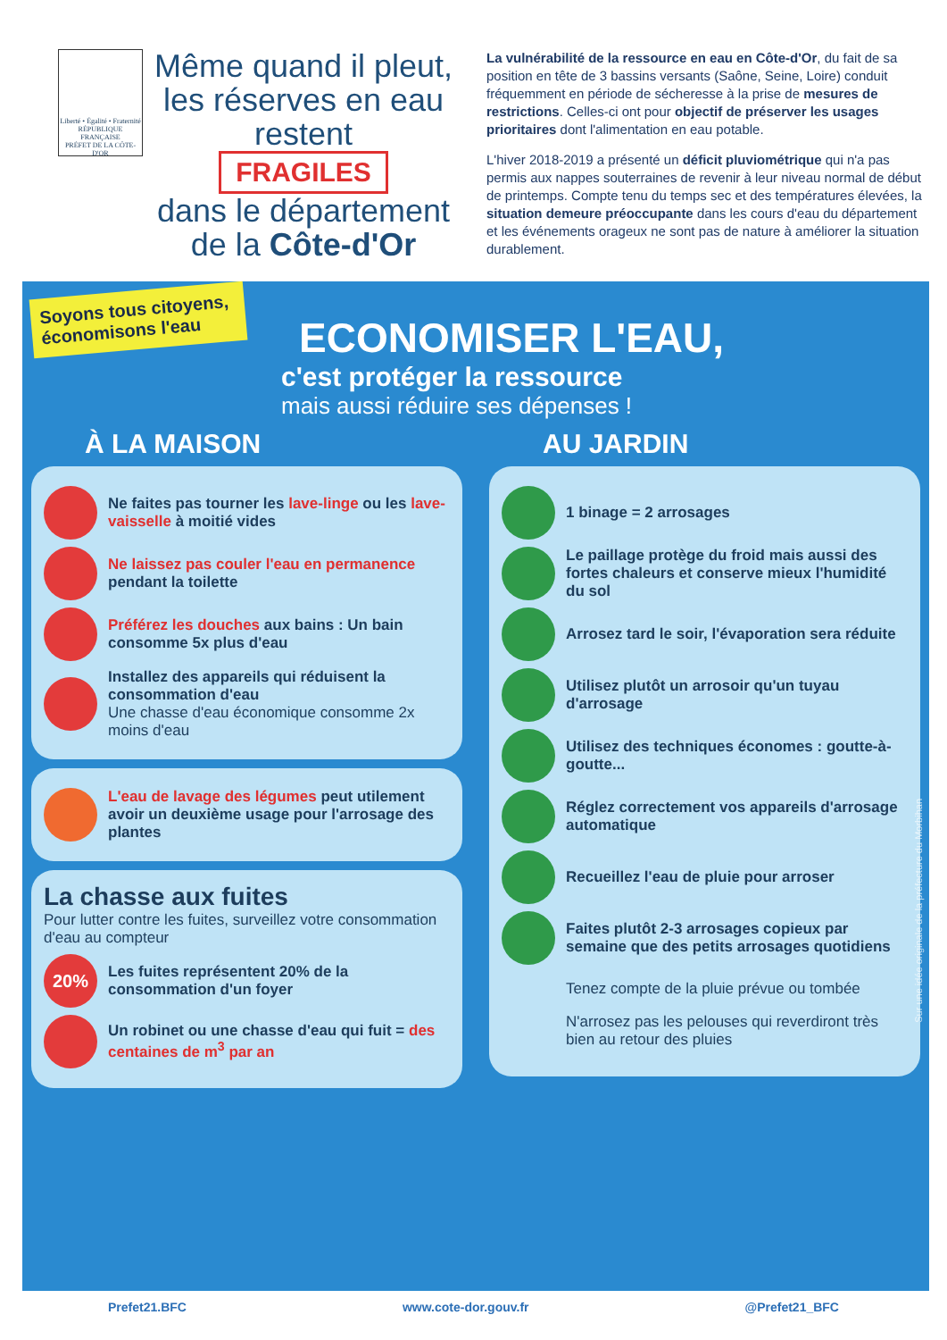Liberté • Égalité • Fraternité
RÉPUBLIQUE FRANÇAISE
PRÉFET DE LA CÔTE-D'OR
Même quand il pleut, les réserves en eau restent
FRAGILES
dans le département de la Côte-d'Or
La vulnérabilité de la ressource en eau en Côte-d'Or, du fait de sa position en tête de 3 bassins versants (Saône, Seine, Loire) conduit fréquemment en période de sécheresse à la prise de mesures de restrictions. Celles-ci ont pour objectif de préserver les usages prioritaires dont l'alimentation en eau potable.
L'hiver 2018-2019 a présenté un déficit pluviométrique qui n'a pas permis aux nappes souterraines de revenir à leur niveau normal de début de printemps. Compte tenu du temps sec et des températures élevées, la situation demeure préoccupante dans les cours d'eau du département et les événements orageux ne sont pas de nature à améliorer la situation durablement.
Soyons tous citoyens, économisons l'eau
ECONOMISER L'EAU,
c'est protéger la ressource
mais aussi réduire ses dépenses !
À LA MAISON
Ne faites pas tourner les lave-linge ou les lave-vaisselle à moitié vides
Ne laissez pas couler l'eau en permanence pendant la toilette
Préférez les douches aux bains : Un bain consomme 5x plus d'eau
Installez des appareils qui réduisent la consommation d'eau
Une chasse d'eau économique consomme 2x moins d'eau
L'eau de lavage des légumes peut utilement avoir un deuxième usage pour l'arrosage des plantes
La chasse aux fuites
Pour lutter contre les fuites, surveillez votre consommation d'eau au compteur
20%
Les fuites représentent 20% de la consommation d'un foyer
Un robinet ou une chasse d'eau qui fuit = des centaines de m<sup>3</sup> par an
AU JARDIN
1 binage = 2 arrosages
Le paillage protège du froid mais aussi des fortes chaleurs et conserve mieux l'humidité du sol
Arrosez tard le soir, l'évaporation sera réduite
Utilisez plutôt un arrosoir qu'un tuyau d'arrosage
Utilisez des techniques économes : goutte-à-goutte...
Réglez correctement vos appareils d'arrosage automatique
Recueillez l'eau de pluie pour arroser
Faites plutôt 2-3 arrosages copieux par semaine que des petits arrosages quotidiens
Tenez compte de la pluie prévue ou tombée
N'arrosez pas les pelouses qui reverdiront très bien au retour des pluies
Sur une idée originale de la préfecture du Morbihan
Prefet21.BFC www.cote-dor.gouv.fr @Prefet21_BFC